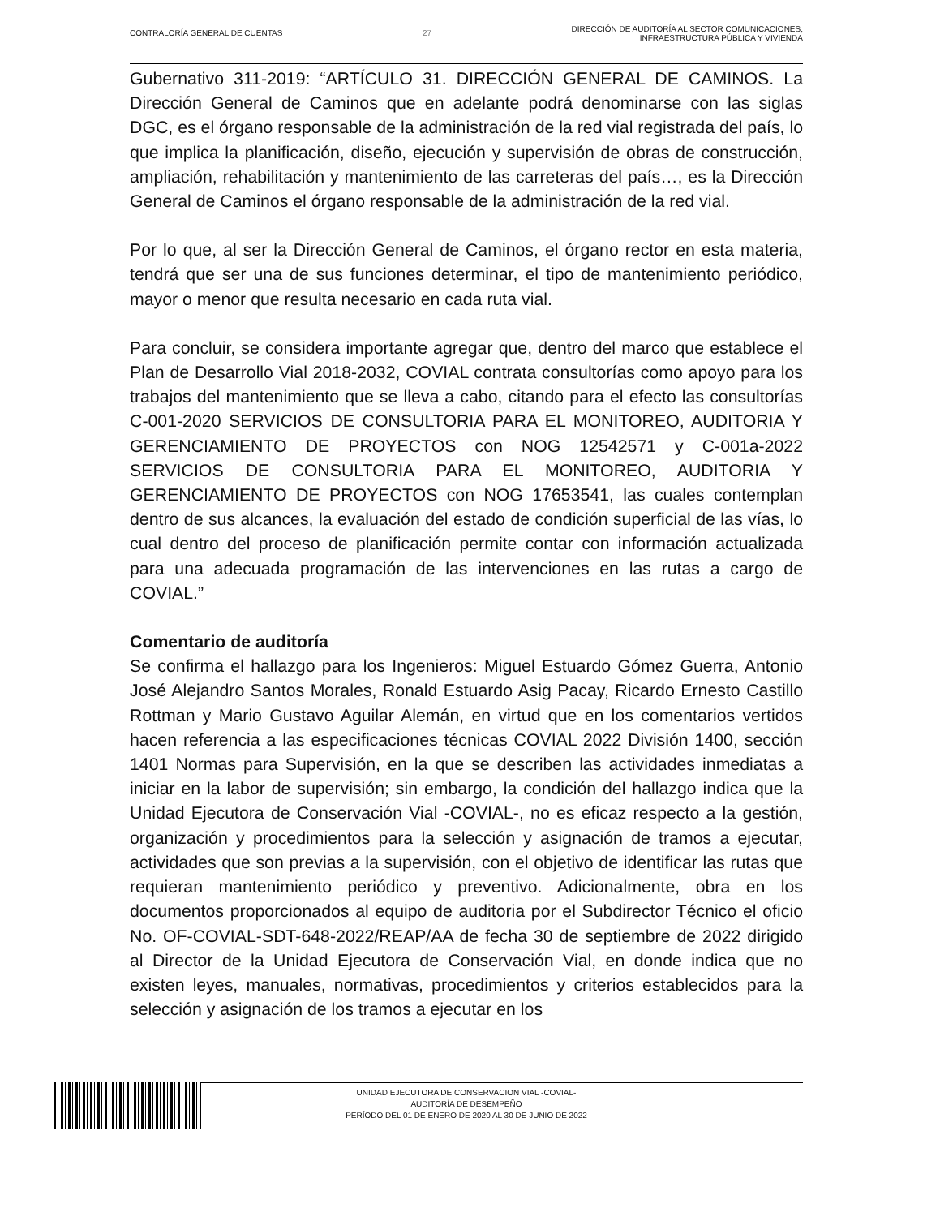CONTRALORÍA GENERAL DE CUENTAS 27
DIRECCIÓN DE AUDITORÍA AL SECTOR COMUNICACIONES,
INFRAESTRUCTURA PÚBLICA Y VIVIENDA
Gubernativo 311-2019: “ARTÍCULO 31. DIRECCIÓN GENERAL DE CAMINOS. La Dirección General de Caminos que en adelante podrá denominarse con las siglas DGC, es el órgano responsable de la administración de la red vial registrada del país, lo que implica la planificación, diseño, ejecución y supervisión de obras de construcción, ampliación, rehabilitación y mantenimiento de las carreteras del país…, es la Dirección General de Caminos el órgano responsable de la administración de la red vial.
Por lo que, al ser la Dirección General de Caminos, el órgano rector en esta materia, tendrá que ser una de sus funciones determinar, el tipo de mantenimiento periódico, mayor o menor que resulta necesario en cada ruta vial.
Para concluir, se considera importante agregar que, dentro del marco que establece el Plan de Desarrollo Vial 2018-2032, COVIAL contrata consultorías como apoyo para los trabajos del mantenimiento que se lleva a cabo, citando para el efecto las consultorías C-001-2020 SERVICIOS DE CONSULTORIA PARA EL MONITOREO, AUDITORIA Y GERENCIAMIENTO DE PROYECTOS con NOG 12542571 y C-001a-2022 SERVICIOS DE CONSULTORIA PARA EL MONITOREO, AUDITORIA Y GERENCIAMIENTO DE PROYECTOS con NOG 17653541, las cuales contemplan dentro de sus alcances, la evaluación del estado de condición superficial de las vías, lo cual dentro del proceso de planificación permite contar con información actualizada para una adecuada programación de las intervenciones en las rutas a cargo de COVIAL.”
Comentario de auditoría
Se confirma el hallazgo para los Ingenieros: Miguel Estuardo Gómez Guerra, Antonio José Alejandro Santos Morales, Ronald Estuardo Asig Pacay, Ricardo Ernesto Castillo Rottman y Mario Gustavo Aguilar Alemán, en virtud que en los comentarios vertidos hacen referencia a las especificaciones técnicas COVIAL 2022 División 1400, sección 1401 Normas para Supervisión, en la que se describen las actividades inmediatas a iniciar en la labor de supervisión; sin embargo, la condición del hallazgo indica que la Unidad Ejecutora de Conservación Vial -COVIAL-, no es eficaz respecto a la gestión, organización y procedimientos para la selección y asignación de tramos a ejecutar, actividades que son previas a la supervisión, con el objetivo de identificar las rutas que requieran mantenimiento periódico y preventivo. Adicionalmente, obra en los documentos proporcionados al equipo de auditoria por el Subdirector Técnico el oficio No. OF-COVIAL-SDT-648-2022/REAP/AA de fecha 30 de septiembre de 2022 dirigido al Director de la Unidad Ejecutora de Conservación Vial, en donde indica que no existen leyes, manuales, normativas, procedimientos y criterios establecidos para la selección y asignación de los tramos a ejecutar en los
UNIDAD EJECUTORA DE CONSERVACION VIAL -COVIAL-
AUDITORÍA DE DESEMPEÑO
PERÍODO DEL 01 DE ENERO DE 2020 AL 30 DE JUNIO DE 2022